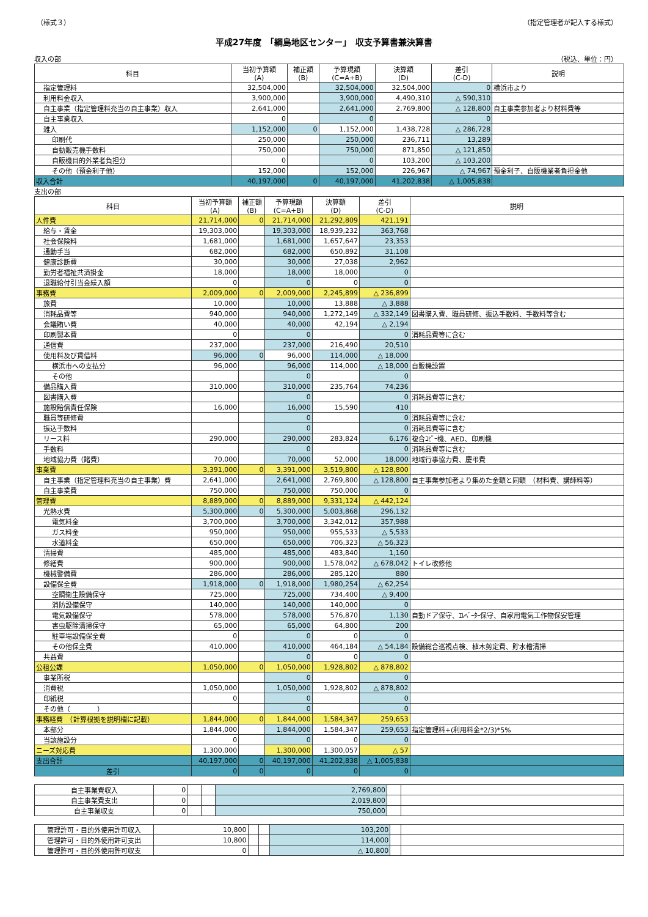（様式３） （指定管理者が記入する様式）
平成27年度　「綱島地区センター」　収支予算書兼決算書
収入の部 （税込、単位：円）
| 科目 | 当初予算額 (A) | 補正額 (B) | 予算現額 (C=A+B) | 決算額 (D) | 差引 (C-D) | 説明 |
| --- | --- | --- | --- | --- | --- | --- |
| 指定管理料 | 32,504,000 | | 32,504,000 | 32,504,000 | 0 | 横浜市より |
| 利用料金収入 | 3,900,000 | | 3,900,000 | 4,490,310 | △ 590,310 | |
| 自主事業（指定管理料充当の自主事業）収入 | 2,641,000 | | 2,641,000 | 2,769,800 | △ 128,800 | 自主事業参加者より材料費等 |
| 自主事業収入 | 0 | | 0 | | 0 | |
| 雑入 | 1,152,000 | 0 | 1,152,000 | 1,438,728 | △ 286,728 | |
| 印刷代 | 250,000 | | 250,000 | 236,711 | 13,289 | |
| 自動販売機手数料 | 750,000 | | 750,000 | 871,850 | △ 121,850 | |
| 自販機目的外業者負担分 | 0 | | 0 | 103,200 | △ 103,200 | |
| その他（預金利子他） | 152,000 | | 152,000 | 226,967 | △ 74,967 | 預金利子、自販機業者負担金他 |
| 収入合計 | 40,197,000 | 0 | 40,197,000 | 41,202,838 | △ 1,005,838 | |
支出の部
| 科目 | 当初予算額 (A) | 補正額 (B) | 予算現額 (C=A+B) | 決算額 (D) | 差引 (C-D) | 説明 |
| --- | --- | --- | --- | --- | --- | --- |
| 人件費 | 21,714,000 | 0 | 21,714,000 | 21,292,809 | 421,191 | |
| 給与・賃金 | 19,303,000 | | 19,303,000 | 18,939,232 | 363,768 | |
| 社会保険料 | 1,681,000 | | 1,681,000 | 1,657,647 | 23,353 | |
| 通勤手当 | 682,000 | | 682,000 | 650,892 | 31,108 | |
| 健康診断費 | 30,000 | | 30,000 | 27,038 | 2,962 | |
| 勤労者福祉共済掛金 | 18,000 | | 18,000 | 18,000 | 0 | |
| 退職給付引当金繰入額 | 0 | | 0 | 0 | 0 | |
| 事務費 | 2,009,000 | 0 | 2,009,000 | 2,245,899 | △ 236,899 | |
| 旅費 | 10,000 | | 10,000 | 13,888 | △ 3,888 | |
| 消耗品費等 | 940,000 | | 940,000 | 1,272,149 | △ 332,149 | 図書購入費、職員研修、振込手数料、手数料等含む |
| 会議賄い費 | 40,000 | | 40,000 | 42,194 | △ 2,194 | |
| 印刷製本費 | 0 | | 0 | | 0 | 消耗品費等に含む |
| 通信費 | 237,000 | | 237,000 | 216,490 | 20,510 | |
| 使用料及び賃借料 | 96,000 | 0 | 96,000 | 114,000 | △ 18,000 | |
| 横浜市への支払分 | 96,000 | | 96,000 | 114,000 | △ 18,000 | 自販機設置 |
| その他 | | | 0 | | 0 | |
| 備品購入費 | 310,000 | | 310,000 | 235,764 | 74,236 | |
| 図書購入費 | | | 0 | | 0 | 消耗品費等に含む |
| 施設賠償責任保険 | 16,000 | | 16,000 | 15,590 | 410 | |
| 職員等研修費 | | | 0 | | 0 | 消耗品費等に含む |
| 振込手数料 | | | 0 | | 0 | 消耗品費等に含む |
| リース料 | 290,000 | | 290,000 | 283,824 | 6,176 | 複合ｺﾋﾟｰ機、AED、印刷機 |
| 手数料 | | | 0 | | 0 | 消耗品費等に含む |
| 地域協力費（諸費） | 70,000 | | 70,000 | 52,000 | 18,000 | 地域行事協力費、慶弔費 |
| 事業費 | 3,391,000 | 0 | 3,391,000 | 3,519,800 | △ 128,800 | |
| 自主事業（指定管理料充当の自主事業）費 | 2,641,000 | | 2,641,000 | 2,769,800 | △ 128,800 | 自主事業参加者より集めた金額と同額 （材料費、講師料等） |
| 自主事業費 | 750,000 | | 750,000 | 750,000 | 0 | |
| 管理費 | 8,889,000 | 0 | 8,889,000 | 9,331,124 | △ 442,124 | |
| 光熱水費 | 5,300,000 | 0 | 5,300,000 | 5,003,868 | 296,132 | |
| 電気料金 | 3,700,000 | | 3,700,000 | 3,342,012 | 357,988 | |
| ガス料金 | 950,000 | | 950,000 | 955,533 | △ 5,533 | |
| 水道料金 | 650,000 | | 650,000 | 706,323 | △ 56,323 | |
| 清掃費 | 485,000 | | 485,000 | 483,840 | 1,160 | |
| 修繕費 | 900,000 | | 900,000 | 1,578,042 | △ 678,042 | トイレ改修他 |
| 機械警備費 | 286,000 | | 286,000 | 285,120 | 880 | |
| 設備保全費 | 1,918,000 | 0 | 1,918,000 | 1,980,254 | △ 62,254 | |
| 空調衛生設備保守 | 725,000 | | 725,000 | 734,400 | △ 9,400 | |
| 消防設備保守 | 140,000 | | 140,000 | 140,000 | 0 | |
| 電気設備保守 | 578,000 | | 578,000 | 576,870 | 1,130 | 自動ドア保守、ｴﾚﾍﾞｰﾀｰ保守、自家用電気工作物保安管理 |
| 害虫駆除清掃保守 | 65,000 | | 65,000 | 64,800 | 200 | |
| 駐車場設備保全費 | 0 | | 0 | 0 | 0 | |
| その他保全費 | 410,000 | | 410,000 | 464,184 | △ 54,184 | 設備総合巡視点検、植木剪定費、貯水槽清掃 |
| 共益費 | | | 0 | 0 | 0 | |
| 公租公課 | 1,050,000 | 0 | 1,050,000 | 1,928,802 | △ 878,802 | |
| 事業所税 | | | 0 | | 0 | |
| 消費税 | 1,050,000 | | 1,050,000 | 1,928,802 | △ 878,802 | |
| 印紙税 | 0 | | 0 | | 0 | |
| その他（ ） | | | 0 | | 0 | |
| 事務経費 （計算根拠を説明欄に記載） | 1,844,000 | 0 | 1,844,000 | 1,584,347 | 259,653 | |
| 本部分 | 1,844,000 | | 1,844,000 | 1,584,347 | 259,653 | 指定管理料+(利用料金*2/3)*5% |
| 当該施設分 | 0 | | 0 | 0 | 0 | |
| ニーズ対応費 | 1,300,000 | | 1,300,000 | 1,300,057 | △ 57 | |
| 支出合計 | 40,197,000 | 0 | 40,197,000 | 41,202,838 | △ 1,005,838 | |
| 差引 | 0 | 0 | 0 | 0 | 0 | |
| 自主事業費収入 | 0 | | | 2,769,800 | | |
| 自主事業費支出 | 0 | | | 2,019,800 | | |
| 自主事業収支 | 0 | | | 750,000 | | |
| 管理許可・目的外使用許可収入 | 10,800 | | | 103,200 | | |
| 管理許可・目的外使用許可支出 | 10,800 | | | 114,000 | | |
| 管理許可・目的外使用許可収支 | 0 | | | △ 10,800 | | |